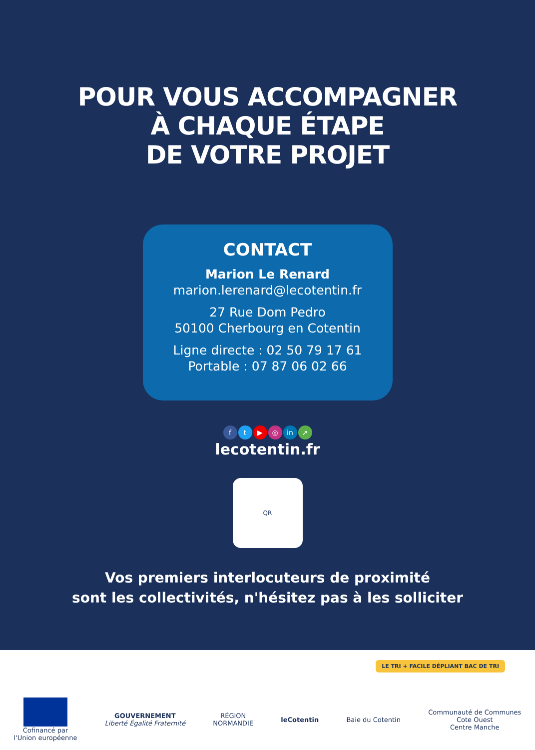POUR VOUS ACCOMPAGNER
À CHAQUE ÉTAPE
DE VOTRE PROJET
CONTACT
Marion Le Renard
marion.lerenard@lecotentin.fr
27 Rue Dom Pedro
50100 Cherbourg en Cotentin
Ligne directe : 02 50 79 17 61
Portable : 07 87 06 02 66
ft ▶ ◎ in ➚
lecotentin.fr
QR
Vos premiers interlocuteurs de proximité
sont les collectivités, n'hésitez pas à les solliciter
LE TRI + FACILE DÉPLIANT BAC DE TRI
Cofinancé par
l'Union européenne
GOUVERNEMENT
Liberté Égalité Fraternité
RÉGION
NORMANDIE
leCotentin Baie du Cotentin
Communauté de Communes
Cote Ouest
Centre Manche